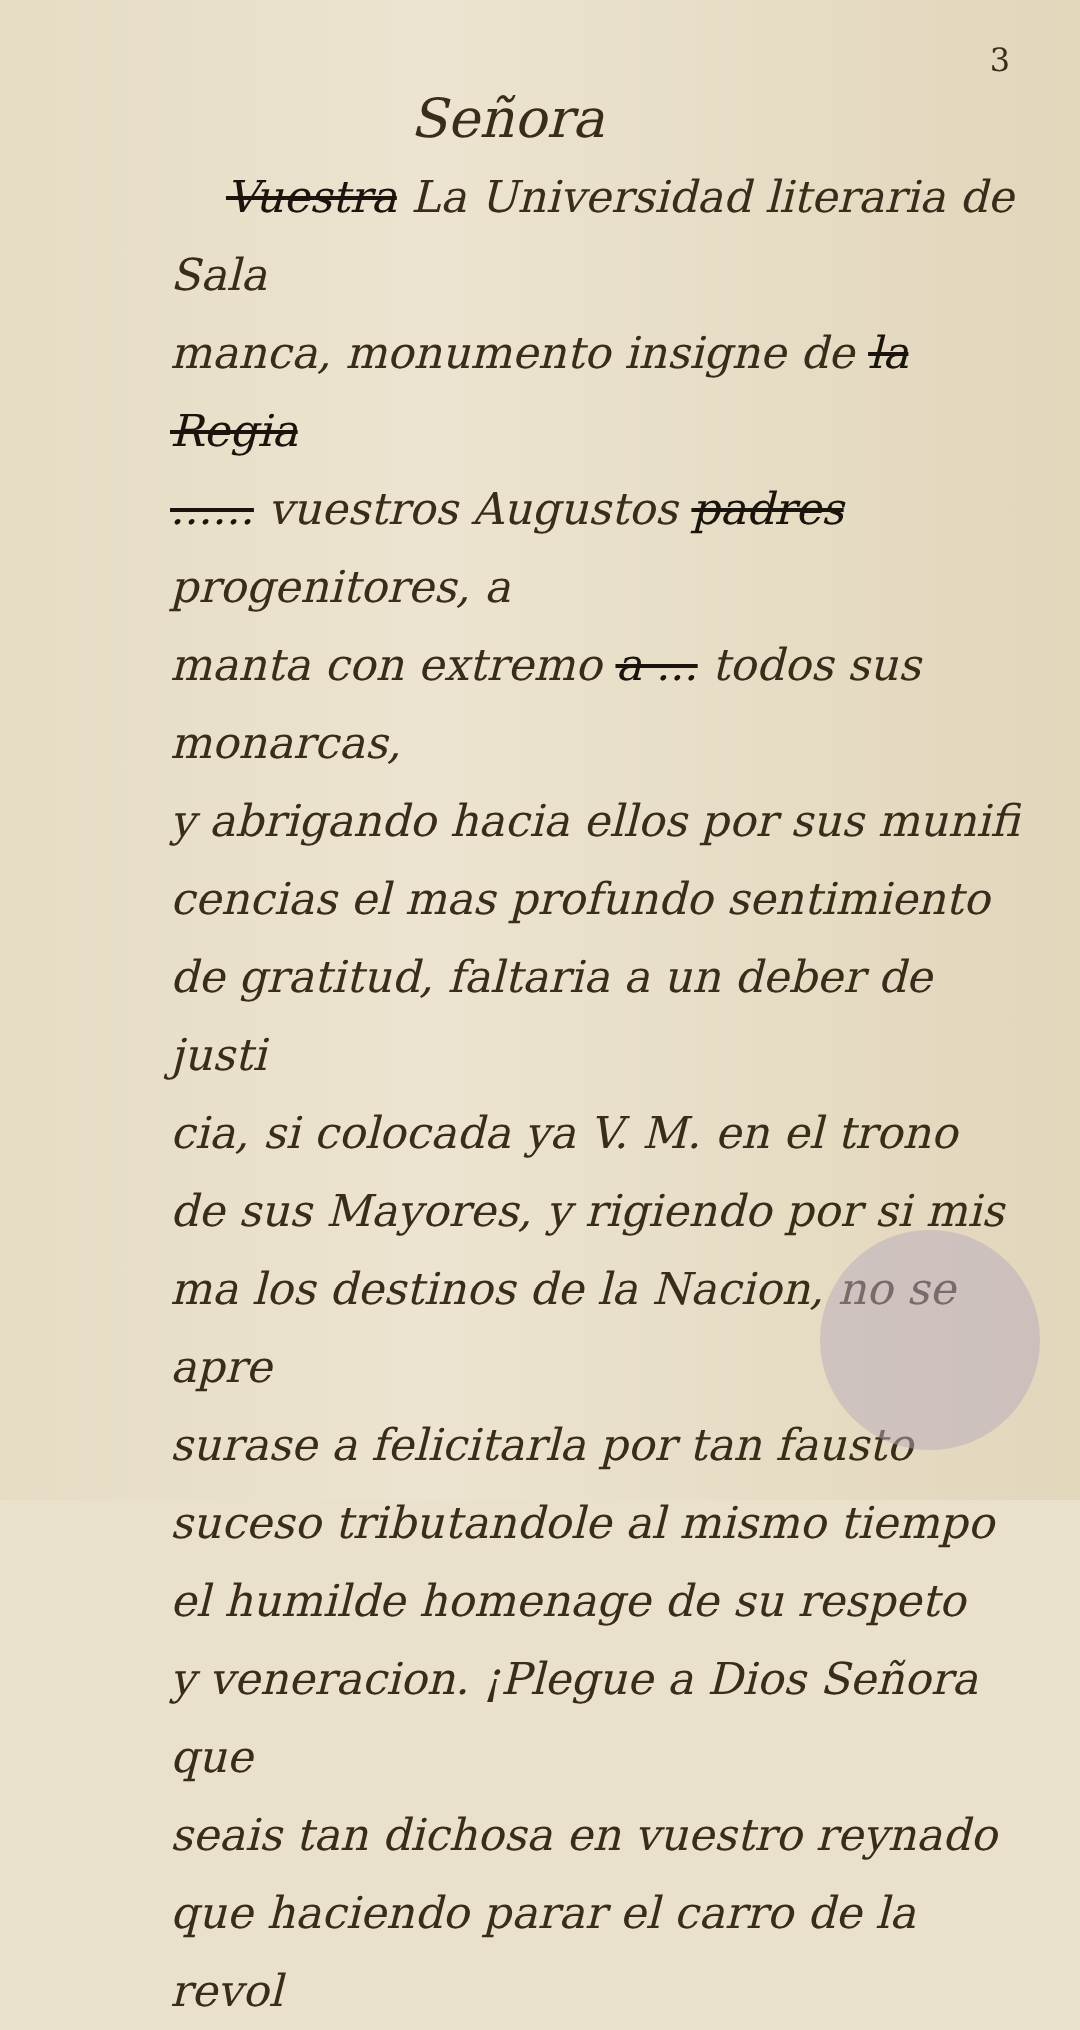3
Señora
Vuestra La Universidad literaria de Sala
manca, monumento insigne de la Regia
...... vuestros Augustos padres progenitores, a
manta con extremo a ... todos sus monarcas,
y abrigando hacia ellos por sus munifi
cencias el mas profundo sentimiento
de gratitud, faltaria a un deber de justi
cia, si colocada ya V. M. en el trono
de sus Mayores, y rigiendo por si mis
ma los destinos de la Nacion, no se apre
surase a felicitarla por tan fausto
suceso tributandole al mismo tiempo
el humilde homenage de su respeto
y veneracion. ¡Plegue a Dios Señora que
seais tan dichosa en vuestro reynado
que haciendo parar el carro de la revol